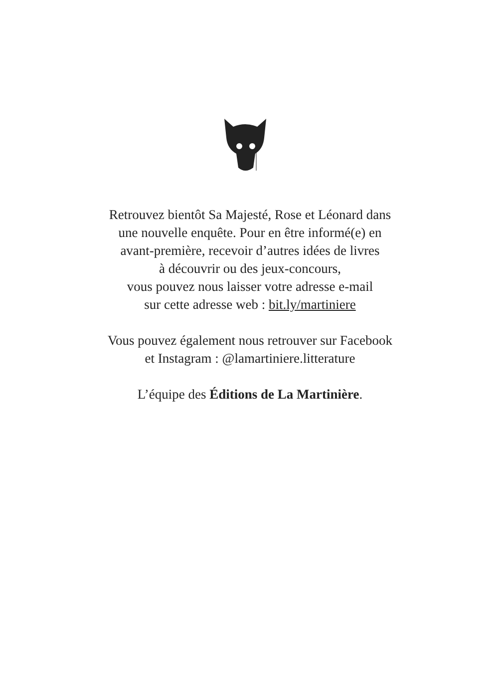Retrouvez bientôt Sa Majesté, Rose et Léonard dans
une nouvelle enquête. Pour en être informé(e) en
avant-première, recevoir d’autres idées de livres
à découvrir ou des jeux-concours,
vous pouvez nous laisser votre adresse e-mail
sur cette adresse web : bit.ly/martiniere
Vous pouvez également nous retrouver sur Facebook
et Instagram : @lamartiniere.litterature
L’équipe des Éditions de La Martinière.